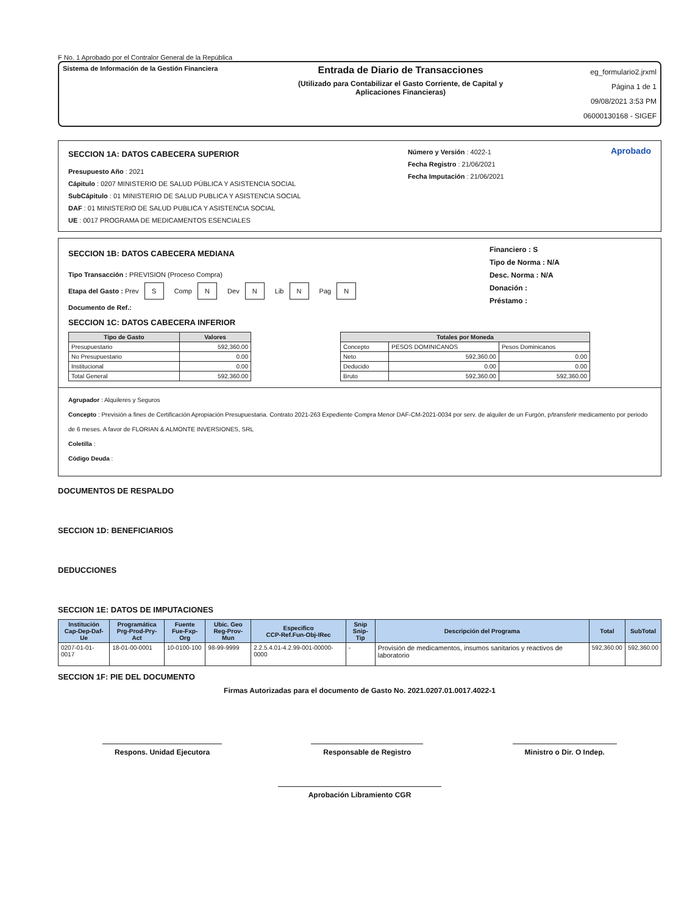F No. 1 Aprobado por el Contralor General de la República
Sistema de Información de la Gestión Financiera
Entrada de Diario de Transacciones
(Utilizado para Contabilizar el Gasto Corriente, de Capital y
Aplicaciones Financieras)
eg_formulario2.jrxml
Página 1 de 1
09/08/2021 3:53 PM
06000130168 - SIGEF
SECCION 1A: DATOS CABECERA SUPERIOR
Presupuesto Año : 2021
Cápitulo : 0207 MINISTERIO DE SALUD PÚBLICA Y ASISTENCIA SOCIAL
SubCápitulo : 01 MINISTERIO DE SALUD PUBLICA Y ASISTENCIA SOCIAL
DAF : 01 MINISTERIO DE SALUD PUBLICA Y ASISTENCIA SOCIAL
UE : 0017 PROGRAMA DE MEDICAMENTOS ESENCIALES
Número y Versión : 4022-1
Fecha Registro : 21/06/2021
Fecha Imputación : 21/06/2021
Aprobado
SECCION 1B: DATOS CABECERA MEDIANA
Tipo Transacción : PREVISION (Proceso Compra)
Etapa del Gasto : Prev S Comp N Dev N Lib N Pag N
Documento de Ref.:
Financiero : S
Tipo de Norma : N/A
Desc. Norma : N/A
Donación :
Préstamo :
SECCION 1C: DATOS CABECERA INFERIOR
| Tipo de Gasto | Valores |
| --- | --- |
| Presupuestario | 592,360.00 |
| No Presupuestario | 0.00 |
| Institucional | 0.00 |
| Total General | 592,360.00 |
| Totales por Moneda | | |
| --- | --- | --- |
| Concepto | PESOS DOMINICANOS | Pesos Dominicanos |
| Neto | 592,360.00 | 0.00 |
| Deducido | 0.00 | 0.00 |
| Bruto | 592,360.00 | 592,360.00 |
Agrupador : Alquileres y Seguros
Concepto : Previsión a fines de Certificación Apropiación Presupuestaria. Contrato 2021-263 Expediente Compra Menor DAF-CM-2021-0034 por serv. de alquiler de un Furgón, p/transferir medicamento por periodo de 6 meses. A favor de FLORIAN & ALMONTE INVERSIONES, SRL
Coletilla :
Código Deuda :
DOCUMENTOS DE RESPALDO
SECCION 1D: BENEFICIARIOS
DEDUCCIONES
SECCION 1E: DATOS DE IMPUTACIONES
| Institución Cap-Dep-Daf-Ue | Programática Prg-Prod-Pry-Act | Fuente Fue-Fxp-Org | Ubic. Geo Reg-Prov-Mun | Especifico CCP-Ref.Fun-Obj-IRec | Snip Snip-Tip | Descripción del Programa | Total | SubTotal |
| --- | --- | --- | --- | --- | --- | --- | --- | --- |
| 0207-01-01-0017 | 18-01-00-0001 | 10-0100-100 | 98-99-9999 | 2.2.5.4.01-4.2.99-001-00000-0000 | - | Provisión de medicamentos, insumos sanitarios y reactivos de laboratorio | 592,360.00 | 592,360.00 |
SECCION 1F: PIE DEL DOCUMENTO
Firmas Autorizadas para el documento de Gasto No. 2021.0207.01.0017.4022-1
Respons. Unidad Ejecutora Responsable de Registro Ministro o Dir. O Indep.
Aprobación Libramiento CGR